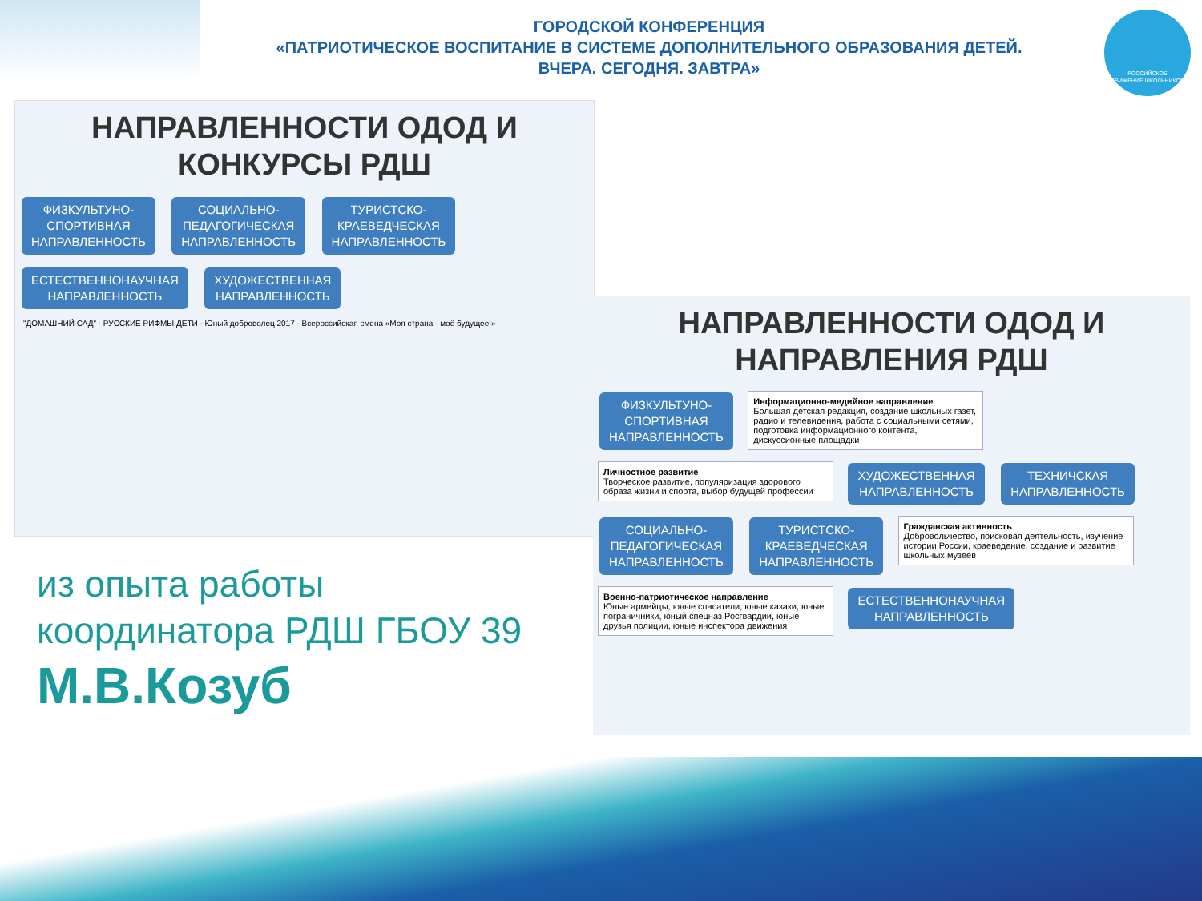ГОРОДСКОЙ КОНФЕРЕНЦИЯ
«ПАТРИОТИЧЕСКОЕ ВОСПИТАНИЕ В СИСТЕМЕ ДОПОЛНИТЕЛЬНОГО ОБРАЗОВАНИЯ ДЕТЕЙ.
ВЧЕРА. СЕГОДНЯ. ЗАВТРА»
РОССИЙСКОЕ
ДВИЖЕНИЕ ШКОЛЬНИКОВ
НАПРАВЛЕННОСТИ ОДОД И
КОНКУРСЫ РДШ
ФИЗКУЛЬТУНО-
СПОРТИВНАЯ
НАПРАВЛЕННОСТЬ СОЦИАЛЬНО-
ПЕДАГОГИЧЕСКАЯ
НАПРАВЛЕННОСТЬ ТУРИСТСКО-
КРАЕВЕДЧЕСКАЯ
НАПРАВЛЕННОСТЬ ЕСТЕСТВЕННОНАУЧНАЯ
НАПРАВЛЕННОСТЬ ХУДОЖЕСТВЕННАЯ
НАПРАВЛЕННОСТЬ
"ДОМАШНИЙ САД" · РУССКИЕ РИФМЫ ДЕТИ · Юный доброволец 2017 · Всероссийская смена «Моя страна - моё будущее!»
НАПРАВЛЕННОСТИ ОДОД И
НАПРАВЛЕНИЯ РДШ
ФИЗКУЛЬТУНО-
СПОРТИВНАЯ
НАПРАВЛЕННОСТЬ Информационно-медийное направление
Большая детская редакция, создание школьных газет, радио и телевидения, работа с социальными сетями, подготовка информационного контента, дискуссионные площадки Личностное развитие
Творческое развитие, популяризация здорового образа жизни и спорта, выбор будущей профессии ХУДОЖЕСТВЕННАЯ
НАПРАВЛЕННОСТЬ ТЕХНИЧСКАЯ
НАПРАВЛЕННОСТЬ СОЦИАЛЬНО-
ПЕДАГОГИЧЕСКАЯ
НАПРАВЛЕННОСТЬ ТУРИСТСКО-
КРАЕВЕДЧЕСКАЯ
НАПРАВЛЕННОСТЬ Гражданская активность
Добровольчество, поисковая деятельность, изучение истории России, краеведение, создание и развитие школьных музеев Военно-патриотическое направление
Юные армейцы, юные спасатели, юные казаки, юные пограничники, юный спецназ Росгвардии, юные друзья полиции, юные инспектора движения ЕСТЕСТВЕННОНАУЧНАЯ
НАПРАВЛЕННОСТЬ
из опыта работы
координатора РДШ ГБОУ 39
М.В.Козуб